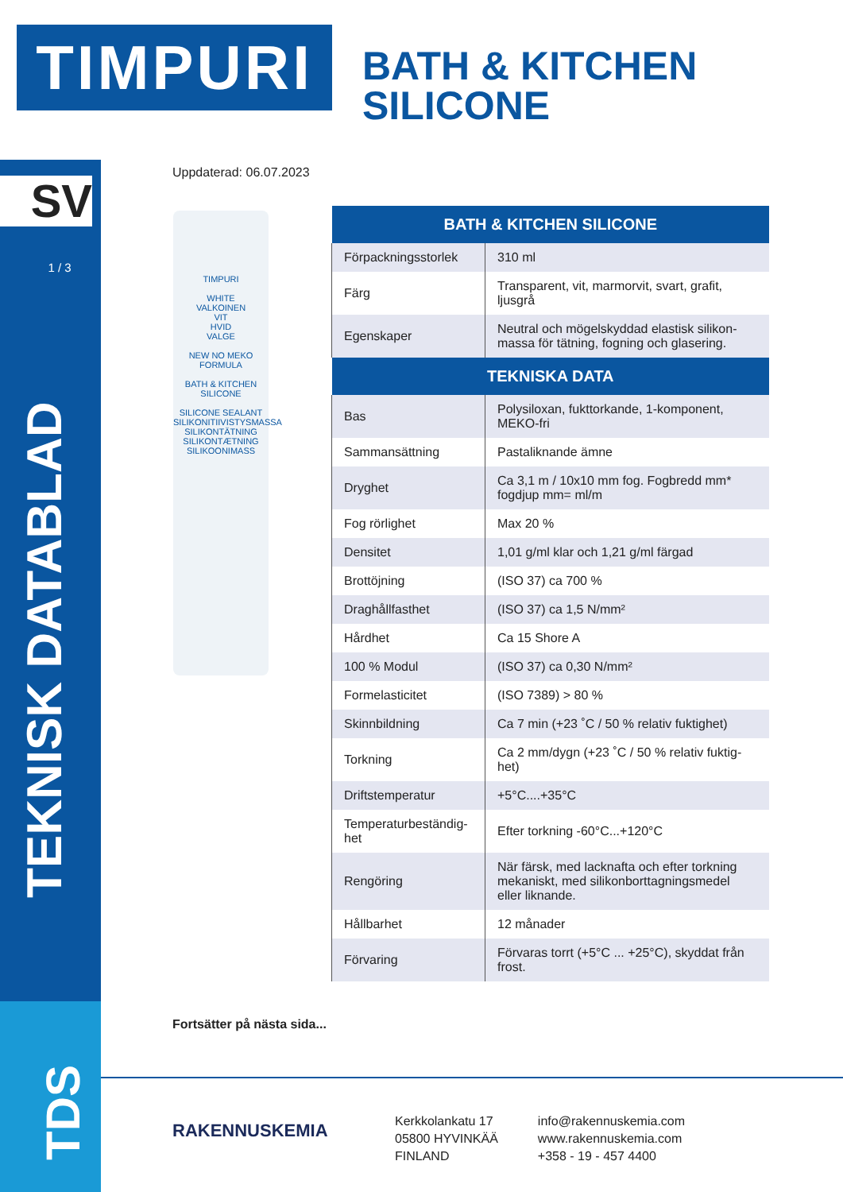TIMPURI
BATH & KITCHEN
SILICONE
SV
1 / 3
TEKNISK DATABLAD
TDS
Uppdaterad: 06.07.2023
TIMPURI
WHITE
VALKOINEN
VIT
HVID
VALGE
NEW NO MEKO FORMULA
BATH & KITCHEN
SILICONE
SILICONE SEALANT
SILIKONITIIVISTYSMASSA
SILIKONTÄTNING
SILIKONTÆTNING
SILIKOONIMASS
| BATH & KITCHEN SILICONE | |
| --- | --- |
| Förpackningsstorlek | 310 ml |
| Färg | Transparent, vit, marmorvit, svart, grafit, ljusgrå |
| Egenskaper | Neutral och mögelskyddad elastisk silikon-massa för tätning, fogning och glasering. |
| TEKNISKA DATA | |
| Bas | Polysiloxan, fukttorkande, 1-komponent, MEKO-fri |
| Sammansättning | Pastaliknande ämne |
| Dryghet | Ca 3,1 m / 10x10 mm fog. Fogbredd mm* fogdjup mm= ml/m |
| Fog rörlighet | Max 20 % |
| Densitet | 1,01 g/ml klar och 1,21 g/ml färgad |
| Brottöjning | (ISO 37) ca 700 % |
| Draghållfasthet | (ISO 37) ca 1,5 N/mm² |
| Hårdhet | Ca 15 Shore A |
| 100 % Modul | (ISO 37) ca 0,30 N/mm² |
| Formelasticitet | (ISO 7389) > 80 % |
| Skinnbildning | Ca 7 min (+23 ˚C / 50 % relativ fuktighet) |
| Torkning | Ca 2 mm/dygn (+23 ˚C / 50 % relativ fuktig-het) |
| Driftstemperatur | +5°C....+35°C |
| Temperaturbeständig-het | Efter torkning -60°C...+120°C |
| Rengöring | När färsk, med lacknafta och efter torkning mekaniskt, med silikonborttagningsmedel eller liknande. |
| Hållbarhet | 12 månader |
| Förvaring | Förvaras torrt (+5°C ... +25°C), skyddat från frost. |
Fortsätter på nästa sida...
RAKENNUSKEMIA
Kerkkolankatu 17
05800 HYVINKÄÄ
FINLAND
info@rakennuskemia.com
www.rakennuskemia.com
+358 - 19 - 457 4400